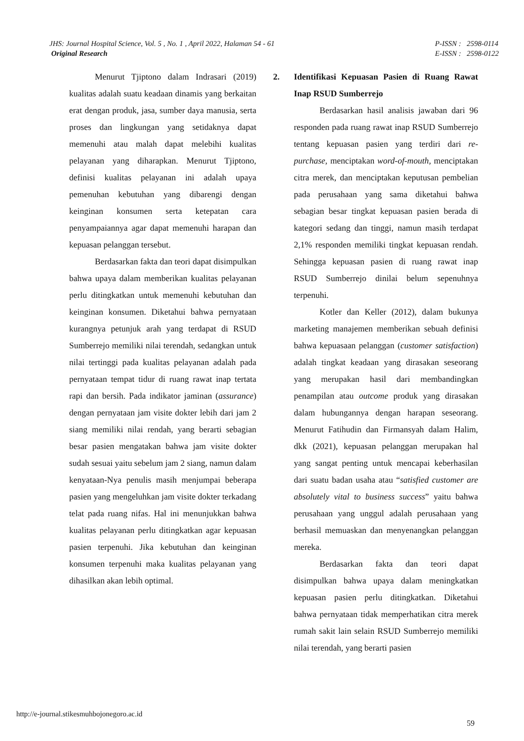JHS: Journal Hospital Science, Vol. 5 , No. 1 , April 2022, Halaman 54 - 61
Original Research
P-ISSN : 2598-0114
E-ISSN : 2598-0122
Menurut Tjiptono dalam Indrasari (2019) kualitas adalah suatu keadaan dinamis yang berkaitan erat dengan produk, jasa, sumber daya manusia, serta proses dan lingkungan yang setidaknya dapat memenuhi atau malah dapat melebihi kualitas pelayanan yang diharapkan. Menurut Tjiptono, definisi kualitas pelayanan ini adalah upaya pemenuhan kebutuhan yang dibarengi dengan keinginan konsumen serta ketepatan cara penyampaiannya agar dapat memenuhi harapan dan kepuasan pelanggan tersebut.
Berdasarkan fakta dan teori dapat disimpulkan bahwa upaya dalam memberikan kualitas pelayanan perlu ditingkatkan untuk memenuhi kebutuhan dan keinginan konsumen. Diketahui bahwa pernyataan kurangnya petunjuk arah yang terdapat di RSUD Sumberrejo memiliki nilai terendah, sedangkan untuk nilai tertinggi pada kualitas pelayanan adalah pada pernyataan tempat tidur di ruang rawat inap tertata rapi dan bersih. Pada indikator jaminan (assurance) dengan pernyataan jam visite dokter lebih dari jam 2 siang memiliki nilai rendah, yang berarti sebagian besar pasien mengatakan bahwa jam visite dokter sudah sesuai yaitu sebelum jam 2 siang, namun dalam kenyataan-Nya penulis masih menjumpai beberapa pasien yang mengeluhkan jam visite dokter terkadang telat pada ruang nifas. Hal ini menunjukkan bahwa kualitas pelayanan perlu ditingkatkan agar kepuasan pasien terpenuhi. Jika kebutuhan dan keinginan konsumen terpenuhi maka kualitas pelayanan yang dihasilkan akan lebih optimal.
2. Identifikasi Kepuasan Pasien di Ruang Rawat Inap RSUD Sumberrejo
Berdasarkan hasil analisis jawaban dari 96 responden pada ruang rawat inap RSUD Sumberrejo tentang kepuasan pasien yang terdiri dari re-purchase, menciptakan word-of-mouth, menciptakan citra merek, dan menciptakan keputusan pembelian pada perusahaan yang sama diketahui bahwa sebagian besar tingkat kepuasan pasien berada di kategori sedang dan tinggi, namun masih terdapat 2,1% responden memiliki tingkat kepuasan rendah. Sehingga kepuasan pasien di ruang rawat inap RSUD Sumberrejo dinilai belum sepenuhnya terpenuhi.
Kotler dan Keller (2012), dalam bukunya marketing manajemen memberikan sebuah definisi bahwa kepuasaan pelanggan (customer satisfaction) adalah tingkat keadaan yang dirasakan seseorang yang merupakan hasil dari membandingkan penampilan atau outcome produk yang dirasakan dalam hubungannya dengan harapan seseorang. Menurut Fatihudin dan Firmansyah dalam Halim, dkk (2021), kepuasan pelanggan merupakan hal yang sangat penting untuk mencapai keberhasilan dari suatu badan usaha atau “satisfied customer are absolutely vital to business success” yaitu bahwa perusahaan yang unggul adalah perusahaan yang berhasil memuaskan dan menyenangkan pelanggan mereka.
Berdasarkan fakta dan teori dapat disimpulkan bahwa upaya dalam meningkatkan kepuasan pasien perlu ditingkatkan. Diketahui bahwa pernyataan tidak memperhatikan citra merek rumah sakit lain selain RSUD Sumberrejo memiliki nilai terendah, yang berarti pasien
http://e-journal.stikesmuhbojonegoro.ac.id
59